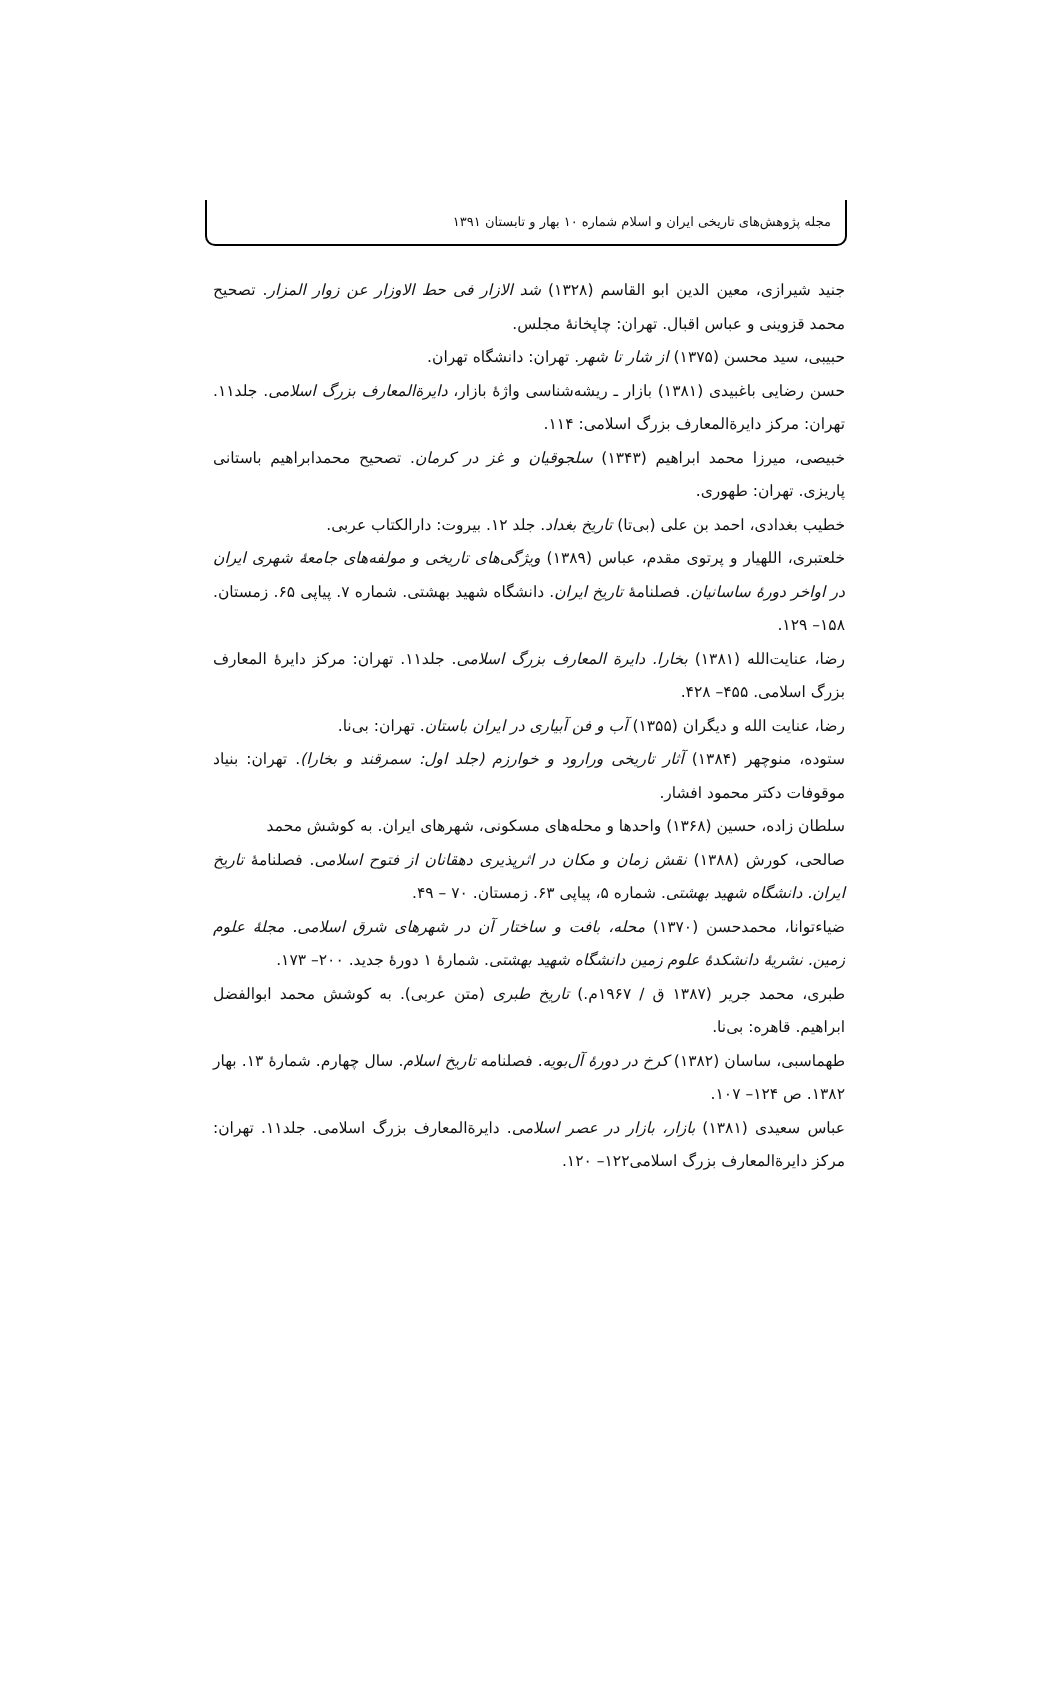مجله پژوهش‌های تاریخی ایران و اسلام شماره ۱۰ بهار و تابستان ۱۳۹۱
جنید شیرازی، معین الدین ابو القاسم (۱۳۲۸) شد الازار فی حط الاوزار عن زوار المزار. تصحیح محمد قزوینی و عباس اقبال. تهران: چاپخانهٔ مجلس.
حبیبی، سید محسن (۱۳۷۵) از شار تا شهر. تهران: دانشگاه تهران.
حسن رضایی باغبیدی (۱۳۸۱) بازار ـ ریشه‌شناسی واژهٔ بازار، دایرةالمعارف بزرگ اسلامی. جلد۱۱. تهران: مرکز دایرةالمعارف بزرگ اسلامی: ۱۱۴.
خبیصی، میرزا محمد ابراهیم (۱۳۴۳) سلجوقیان و غز در کرمان. تصحیح محمدابراهیم باستانی پاریزی. تهران: طهوری.
خطیب بغدادی، احمد بن علی (بی‌تا) تاریخ بغداد. جلد ۱۲. بیروت: دارالکتاب عربی.
خلعتبری، اللهیار و پرتوی مقدم، عباس (۱۳۸۹) ویژگی‌های تاریخی و مولفه‌های جامعهٔ شهری ایران در اواخر دورهٔ ساسانیان. فصلنامهٔ تاریخ ایران. دانشگاه شهید بهشتی. شماره ۷. پیاپی ۶۵. زمستان. ۱۵۸– ۱۲۹.
رضا، عنایت‌الله (۱۳۸۱) بخارا. دایرة المعارف بزرگ اسلامی. جلد۱۱. تهران: مرکز دایرهٔ المعارف بزرگ اسلامی. ۴۵۵– ۴۲۸.
رضا، عنایت الله و دیگران (۱۳۵۵) آب و فن آبیاری در ایران باستان. تهران: بی‌نا.
ستوده، منوچهر (۱۳۸۴) آثار تاریخی ورارود و خوارزم (جلد اول: سمرقند و بخارا). تهران: بنیاد موقوفات دکتر محمود افشار.
سلطان زاده، حسین (۱۳۶۸) واحدها و محله‌های مسکونی، شهرهای ایران. به کوشش محمد
صالحی، کورش (۱۳۸۸) نقش زمان و مکان در اثرپذیری دهقانان از فتوح اسلامی. فصلنامهٔ تاریخ ایران. دانشگاه شهید بهشتی. شماره ۵، پیاپی ۶۳. زمستان. ۷۰ – ۴۹.
ضیاءتوانا، محمدحسن (۱۳۷۰) محله، بافت و ساختار آن در شهرهای شرق اسلامی. مجلهٔ علوم زمین. نشریهٔ دانشکدهٔ علوم زمین دانشگاه شهید بهشتی. شمارهٔ ۱ دورهٔ جدید. ۲۰۰– ۱۷۳.
طبری، محمد جریر (۱۳۸۷ ق / ۱۹۶۷م.) تاریخ طبری (متن عربی). به کوشش محمد ابوالفضل ابراهیم. قاهره: بی‌نا.
طهماسبی، ساسان (۱۳۸۲) کرخ در دورهٔ آل‌بویه. فصلنامه تاریخ اسلام. سال چهارم. شمارهٔ ۱۳. بهار ۱۳۸۲. ص ۱۲۴– ۱۰۷.
عباس سعیدی (۱۳۸۱) بازار، بازار در عصر اسلامی. دایرةالمعارف بزرگ اسلامی. جلد۱۱. تهران: مرکز دایرةالمعارف بزرگ اسلامی۱۲۲– ۱۲۰.